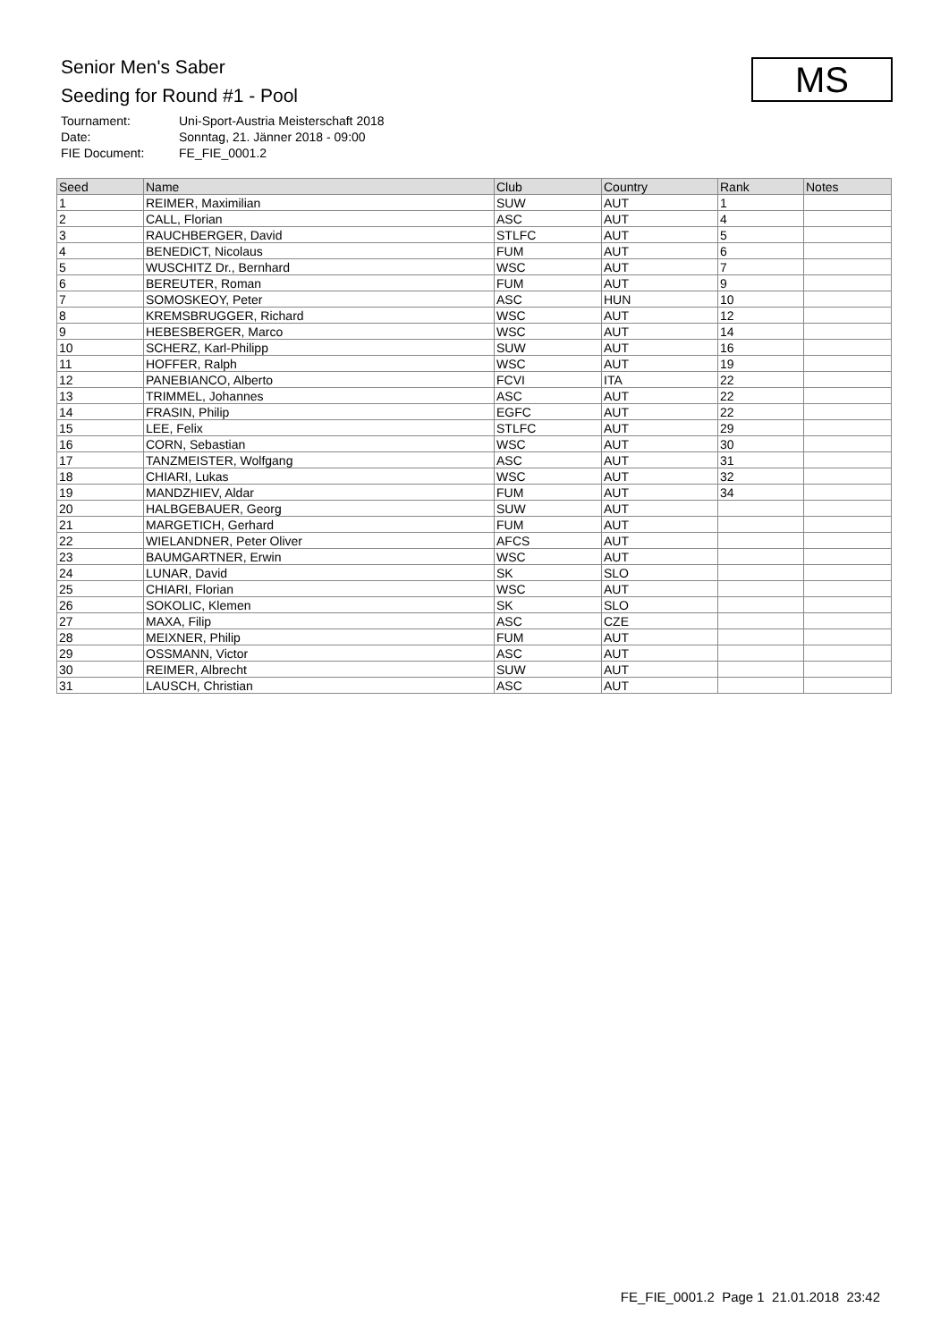Senior Men's Saber
Seeding for Round #1 - Pool
MS
Tournament: Uni-Sport-Austria Meisterschaft 2018
Date: Sonntag, 21. Jänner 2018 - 09:00
FIE Document: FE_FIE_0001.2
| Seed | Name | Club | Country | Rank | Notes |
| --- | --- | --- | --- | --- | --- |
| 1 | REIMER, Maximilian | SUW | AUT | 1 | |
| 2 | CALL, Florian | ASC | AUT | 4 | |
| 3 | RAUCHBERGER, David | STLFC | AUT | 5 | |
| 4 | BENEDICT, Nicolaus | FUM | AUT | 6 | |
| 5 | WUSCHITZ Dr., Bernhard | WSC | AUT | 7 | |
| 6 | BEREUTER, Roman | FUM | AUT | 9 | |
| 7 | SOMOSKEOY, Peter | ASC | HUN | 10 | |
| 8 | KREMSBRUGGER, Richard | WSC | AUT | 12 | |
| 9 | HEBESBERGER, Marco | WSC | AUT | 14 | |
| 10 | SCHERZ, Karl-Philipp | SUW | AUT | 16 | |
| 11 | HOFFER, Ralph | WSC | AUT | 19 | |
| 12 | PANEBIANCO, Alberto | FCVI | ITA | 22 | |
| 13 | TRIMMEL, Johannes | ASC | AUT | 22 | |
| 14 | FRASIN, Philip | EGFC | AUT | 22 | |
| 15 | LEE, Felix | STLFC | AUT | 29 | |
| 16 | CORN, Sebastian | WSC | AUT | 30 | |
| 17 | TANZMEISTER, Wolfgang | ASC | AUT | 31 | |
| 18 | CHIARI, Lukas | WSC | AUT | 32 | |
| 19 | MANDZHIEV, Aldar | FUM | AUT | 34 | |
| 20 | HALBGEBAUER, Georg | SUW | AUT | | |
| 21 | MARGETICH, Gerhard | FUM | AUT | | |
| 22 | WIELANDNER, Peter Oliver | AFCS | AUT | | |
| 23 | BAUMGARTNER, Erwin | WSC | AUT | | |
| 24 | LUNAR, David | SK | SLO | | |
| 25 | CHIARI, Florian | WSC | AUT | | |
| 26 | SOKOLIC, Klemen | SK | SLO | | |
| 27 | MAXA, Filip | ASC | CZE | | |
| 28 | MEIXNER, Philip | FUM | AUT | | |
| 29 | OSSMANN, Victor | ASC | AUT | | |
| 30 | REIMER, Albrecht | SUW | AUT | | |
| 31 | LAUSCH, Christian | ASC | AUT | | |
FE_FIE_0001.2 Page 1 21.01.2018 23:42